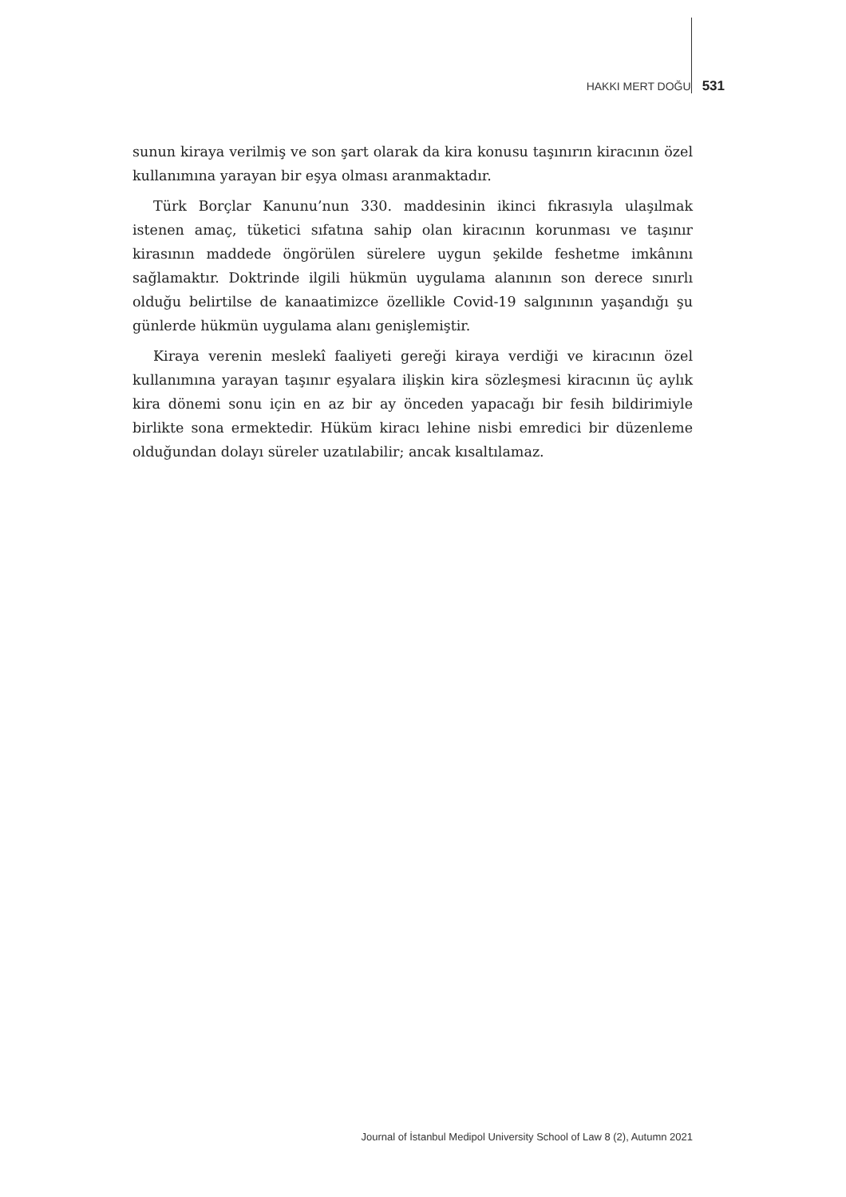HAKKI MERT DOĞU 531
sunun kiraya verilmiş ve son şart olarak da kira konusu taşınırın kiracının özel kullanımına yarayan bir eşya olması aranmaktadır.
Türk Borçlar Kanunu’nun 330. maddesinin ikinci fıkrasıyla ulaşılmak istenen amaç, tüketici sıfatına sahip olan kiracının korunması ve taşınır kirasının maddede öngörülen sürelere uygun şekilde feshetme imkânını sağlamaktır. Doktrinde ilgili hükmün uygulama alanının son derece sınırlı olduğu belirtilse de kanaatimizce özellikle Covid-19 salgınının yaşandığı şu günlerde hükmün uygulama alanı genişlemiştir.
Kiraya verenin meslekî faaliyeti gereği kiraya verdiği ve kiracının özel kullanımına yarayan taşınır eşyalara ilişkin kira sözleşmesi kiracının üç aylık kira dönemi sonu için en az bir ay önceden yapacağı bir fesih bildirimiyle birlikte sona ermektedir. Hüküm kiracı lehine nisbi emredici bir düzenleme olduğundan dolayı süreler uzatılabilir; ancak kısaltılamaz.
Journal of İstanbul Medipol University School of Law 8 (2), Autumn 2021